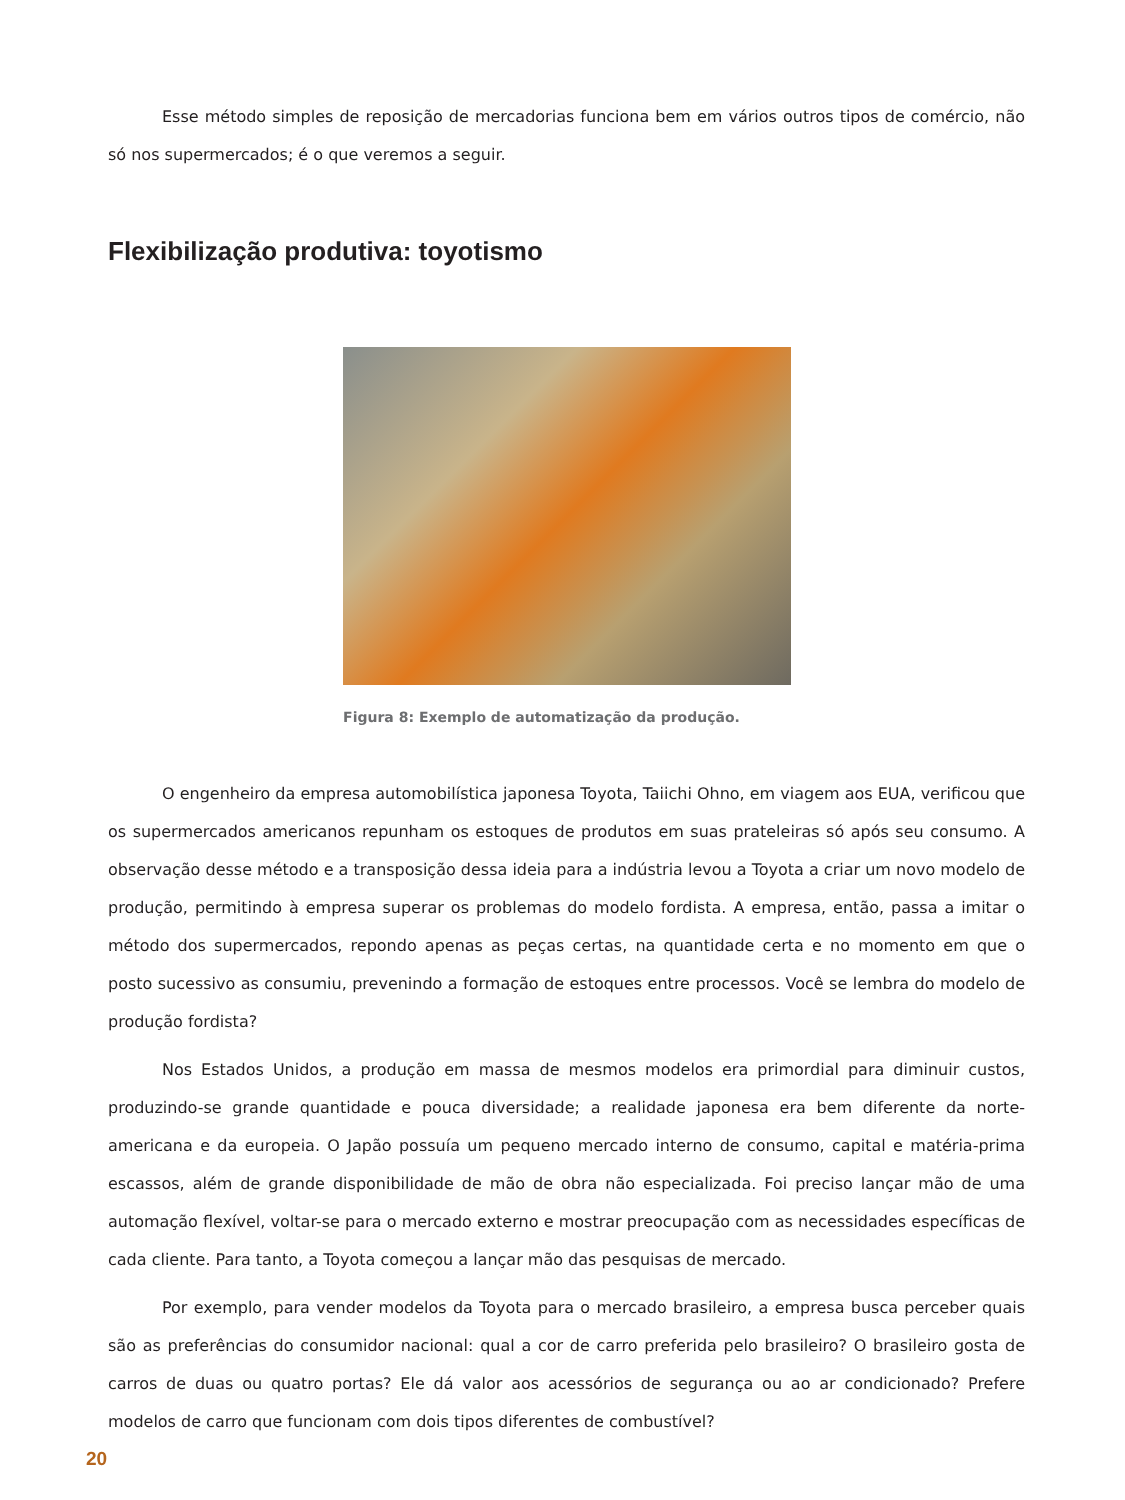Esse método simples de reposição de mercadorias funciona bem em vários outros tipos de comércio, não só nos supermercados; é o que veremos a seguir.
Flexibilização produtiva: toyotismo
Figura 8: Exemplo de automatização da produção.
O engenheiro da empresa automobilística japonesa Toyota, Taiichi Ohno, em viagem aos EUA, verificou que os supermercados americanos repunham os estoques de produtos em suas prateleiras só após seu consumo. A observação desse método e a transposição dessa ideia para a indústria levou a Toyota a criar um novo modelo de produção, permitindo à empresa superar os problemas do modelo fordista. A empresa, então, passa a imitar o método dos supermercados, repondo apenas as peças certas, na quantidade certa e no momento em que o posto sucessivo as consumiu, prevenindo a formação de estoques entre processos. Você se lembra do modelo de produção fordista?
Nos Estados Unidos, a produção em massa de mesmos modelos era primordial para diminuir custos, produzindo-se grande quantidade e pouca diversidade; a realidade japonesa era bem diferente da norte-americana e da europeia. O Japão possuía um pequeno mercado interno de consumo, capital e matéria-prima escassos, além de grande disponibilidade de mão de obra não especializada. Foi preciso lançar mão de uma automação flexível, voltar-se para o mercado externo e mostrar preocupação com as necessidades específicas de cada cliente. Para tanto, a Toyota começou a lançar mão das pesquisas de mercado.
Por exemplo, para vender modelos da Toyota para o mercado brasileiro, a empresa busca perceber quais são as preferências do consumidor nacional: qual a cor de carro preferida pelo brasileiro? O brasileiro gosta de carros de duas ou quatro portas? Ele dá valor aos acessórios de segurança ou ao ar condicionado? Prefere modelos de carro que funcionam com dois tipos diferentes de combustível?
20